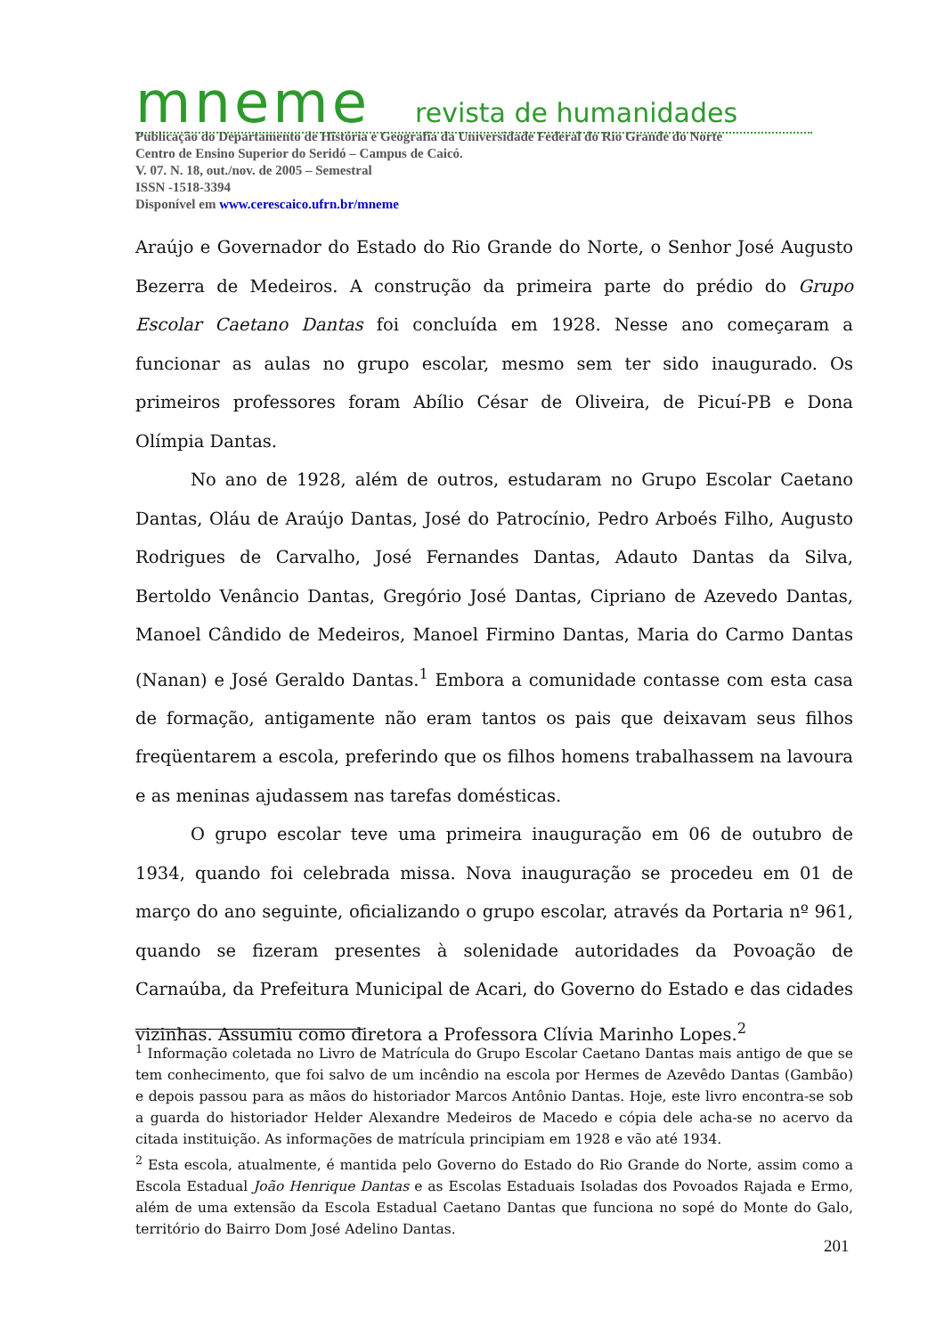mneme revista de humanidades
Publicação do Departamento de História e Geografia da Universidade Federal do Rio Grande do Norte
Centro de Ensino Superior do Seridó – Campus de Caicó.
V. 07. N. 18, out./nov. de 2005 – Semestral
ISSN -1518-3394
Disponível em www.cerescaico.ufrn.br/mneme
Araújo e Governador do Estado do Rio Grande do Norte, o Senhor José Augusto Bezerra de Medeiros. A construção da primeira parte do prédio do Grupo Escolar Caetano Dantas foi concluída em 1928. Nesse ano começaram a funcionar as aulas no grupo escolar, mesmo sem ter sido inaugurado. Os primeiros professores foram Abílio César de Oliveira, de Picuí-PB e Dona Olímpia Dantas.
No ano de 1928, além de outros, estudaram no Grupo Escolar Caetano Dantas, Oláu de Araújo Dantas, José do Patrocínio, Pedro Arboés Filho, Augusto Rodrigues de Carvalho, José Fernandes Dantas, Adauto Dantas da Silva, Bertoldo Venâncio Dantas, Gregório José Dantas, Cipriano de Azevedo Dantas, Manoel Cândido de Medeiros, Manoel Firmino Dantas, Maria do Carmo Dantas (Nanan) e José Geraldo Dantas.<sup>1</sup> Embora a comunidade contasse com esta casa de formação, antigamente não eram tantos os pais que deixavam seus filhos freqüentarem a escola, preferindo que os filhos homens trabalhassem na lavoura e as meninas ajudassem nas tarefas domésticas.
O grupo escolar teve uma primeira inauguração em 06 de outubro de 1934, quando foi celebrada missa. Nova inauguração se procedeu em 01 de março do ano seguinte, oficializando o grupo escolar, através da Portaria nº 961, quando se fizeram presentes à solenidade autoridades da Povoação de Carnaúba, da Prefeitura Municipal de Acari, do Governo do Estado e das cidades vizinhas. Assumiu como diretora a Professora Clívia Marinho Lopes.<sup>2</sup>
<sup>1</sup> Informação coletada no Livro de Matrícula do Grupo Escolar Caetano Dantas mais antigo de que se tem conhecimento, que foi salvo de um incêndio na escola por Hermes de Azevêdo Dantas (Gambão) e depois passou para as mãos do historiador Marcos Antônio Dantas. Hoje, este livro encontra-se sob a guarda do historiador Helder Alexandre Medeiros de Macedo e cópia dele acha-se no acervo da citada instituição. As informações de matrícula principiam em 1928 e vão até 1934.
<sup>2</sup> Esta escola, atualmente, é mantida pelo Governo do Estado do Rio Grande do Norte, assim como a Escola Estadual João Henrique Dantas e as Escolas Estaduais Isoladas dos Povoados Rajada e Ermo, além de uma extensão da Escola Estadual Caetano Dantas que funciona no sopé do Monte do Galo, território do Bairro Dom José Adelino Dantas.
201